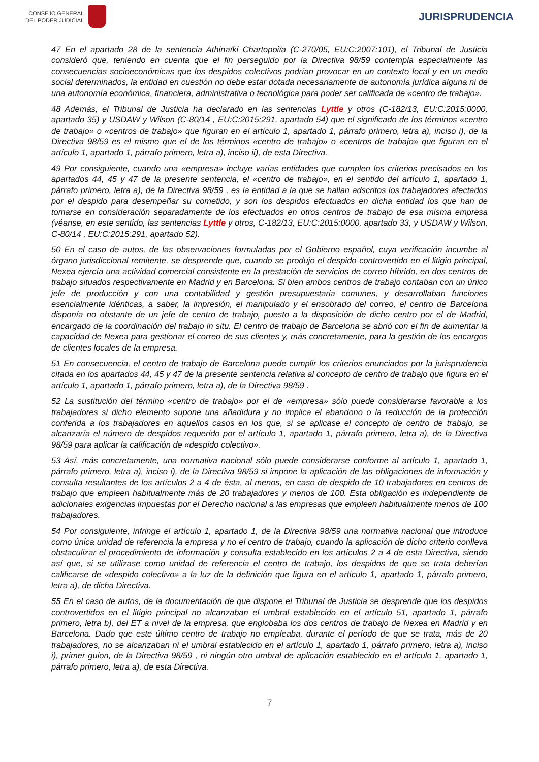CONSEJO GENERAL
DEL PODER JUDICIAL
JURISPRUDENCIA
47 En el apartado 28 de la sentencia Athinaïki Chartopoiïa (C-270/05, EU:C:2007:101), el Tribunal de Justicia consideró que, teniendo en cuenta que el fin perseguido por la Directiva 98/59 contempla especialmente las consecuencias socioeconómicas que los despidos colectivos podrían provocar en un contexto local y en un medio social determinados, la entidad en cuestión no debe estar dotada necesariamente de autonomía jurídica alguna ni de una autonomía económica, financiera, administrativa o tecnológica para poder ser calificada de «centro de trabajo».
48 Además, el Tribunal de Justicia ha declarado en las sentencias Lyttle y otros (C-182/13, EU:C:2015:0000, apartado 35) y USDAW y Wilson (C-80/14 , EU:C:2015:291, apartado 54) que el significado de los términos «centro de trabajo» o «centros de trabajo» que figuran en el artículo 1, apartado 1, párrafo primero, letra a), inciso i), de la Directiva 98/59 es el mismo que el de los términos «centro de trabajo» o «centros de trabajo» que figuran en el artículo 1, apartado 1, párrafo primero, letra a), inciso ii), de esta Directiva.
49 Por consiguiente, cuando una «empresa» incluye varias entidades que cumplen los criterios precisados en los apartados 44, 45 y 47 de la presente sentencia, el «centro de trabajo», en el sentido del artículo 1, apartado 1, párrafo primero, letra a), de la Directiva 98/59 , es la entidad a la que se hallan adscritos los trabajadores afectados por el despido para desempeñar su cometido, y son los despidos efectuados en dicha entidad los que han de tomarse en consideración separadamente de los efectuados en otros centros de trabajo de esa misma empresa (véanse, en este sentido, las sentencias Lyttle y otros, C-182/13, EU:C:2015:0000, apartado 33, y USDAW y Wilson, C-80/14 , EU:C:2015:291, apartado 52).
50 En el caso de autos, de las observaciones formuladas por el Gobierno español, cuya verificación incumbe al órgano jurisdiccional remitente, se desprende que, cuando se produjo el despido controvertido en el litigio principal, Nexea ejercía una actividad comercial consistente en la prestación de servicios de correo híbrido, en dos centros de trabajo situados respectivamente en Madrid y en Barcelona. Si bien ambos centros de trabajo contaban con un único jefe de producción y con una contabilidad y gestión presupuestaria comunes, y desarrollaban funciones esencialmente idénticas, a saber, la impresión, el manipulado y el ensobrado del correo, el centro de Barcelona disponía no obstante de un jefe de centro de trabajo, puesto a la disposición de dicho centro por el de Madrid, encargado de la coordinación del trabajo in situ. El centro de trabajo de Barcelona se abrió con el fin de aumentar la capacidad de Nexea para gestionar el correo de sus clientes y, más concretamente, para la gestión de los encargos de clientes locales de la empresa.
51 En consecuencia, el centro de trabajo de Barcelona puede cumplir los criterios enunciados por la jurisprudencia citada en los apartados 44, 45 y 47 de la presente sentencia relativa al concepto de centro de trabajo que figura en el artículo 1, apartado 1, párrafo primero, letra a), de la Directiva 98/59 .
52 La sustitución del término «centro de trabajo» por el de «empresa» sólo puede considerarse favorable a los trabajadores si dicho elemento supone una añadidura y no implica el abandono o la reducción de la protección conferida a los trabajadores en aquellos casos en los que, si se aplicase el concepto de centro de trabajo, se alcanzaría el número de despidos requerido por el artículo 1, apartado 1, párrafo primero, letra a), de la Directiva 98/59 para aplicar la calificación de «despido colectivo».
53 Así, más concretamente, una normativa nacional sólo puede considerarse conforme al artículo 1, apartado 1, párrafo primero, letra a), inciso i), de la Directiva 98/59 si impone la aplicación de las obligaciones de información y consulta resultantes de los artículos 2 a 4 de ésta, al menos, en caso de despido de 10 trabajadores en centros de trabajo que empleen habitualmente más de 20 trabajadores y menos de 100. Esta obligación es independiente de adicionales exigencias impuestas por el Derecho nacional a las empresas que empleen habitualmente menos de 100 trabajadores.
54 Por consiguiente, infringe el artículo 1, apartado 1, de la Directiva 98/59 una normativa nacional que introduce como única unidad de referencia la empresa y no el centro de trabajo, cuando la aplicación de dicho criterio conlleva obstaculizar el procedimiento de información y consulta establecido en los artículos 2 a 4 de esta Directiva, siendo así que, si se utilizase como unidad de referencia el centro de trabajo, los despidos de que se trata deberían calificarse de «despido colectivo» a la luz de la definición que figura en el artículo 1, apartado 1, párrafo primero, letra a), de dicha Directiva.
55 En el caso de autos, de la documentación de que dispone el Tribunal de Justicia se desprende que los despidos controvertidos en el litigio principal no alcanzaban el umbral establecido en el artículo 51, apartado 1, párrafo primero, letra b), del ET a nivel de la empresa, que englobaba los dos centros de trabajo de Nexea en Madrid y en Barcelona. Dado que este último centro de trabajo no empleaba, durante el período de que se trata, más de 20 trabajadores, no se alcanzaban ni el umbral establecido en el artículo 1, apartado 1, párrafo primero, letra a), inciso i), primer guion, de la Directiva 98/59 , ni ningún otro umbral de aplicación establecido en el artículo 1, apartado 1, párrafo primero, letra a), de esta Directiva.
7